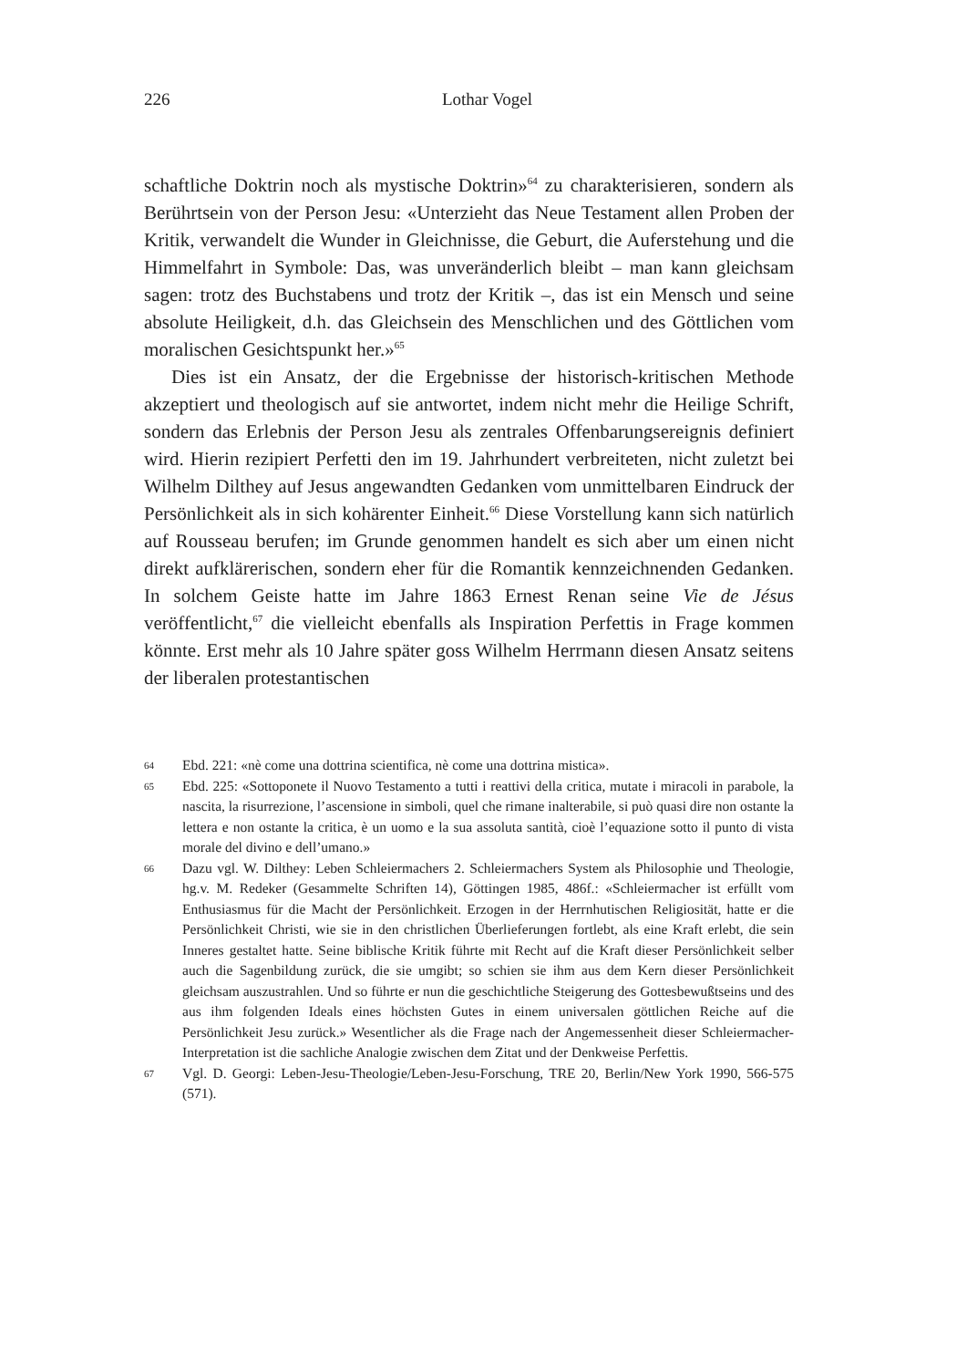226 Lothar Vogel
schaftliche Doktrin noch als mystische Doktrin»<sup>64</sup> zu charakterisieren, sondern als Berührtsein von der Person Jesu: «Unterzieht das Neue Testament allen Proben der Kritik, verwandelt die Wunder in Gleichnisse, die Geburt, die Auferstehung und die Himmelfahrt in Symbole: Das, was unveränderlich bleibt – man kann gleichsam sagen: trotz des Buchstabens und trotz der Kritik –, das ist ein Mensch und seine absolute Heiligkeit, d.h. das Gleichsein des Menschlichen und des Göttlichen vom moralischen Gesichtspunkt her.»<sup>65</sup>
Dies ist ein Ansatz, der die Ergebnisse der historisch-kritischen Methode akzeptiert und theologisch auf sie antwortet, indem nicht mehr die Heilige Schrift, sondern das Erlebnis der Person Jesu als zentrales Offenbarungsereignis definiert wird. Hierin rezipiert Perfetti den im 19. Jahrhundert verbreiteten, nicht zuletzt bei Wilhelm Dilthey auf Jesus angewandten Gedanken vom unmittelbaren Eindruck der Persönlichkeit als in sich kohärenter Einheit.<sup>66</sup> Diese Vorstellung kann sich natürlich auf Rousseau berufen; im Grunde genommen handelt es sich aber um einen nicht direkt aufklärerischen, sondern eher für die Romantik kennzeichnenden Gedanken. In solchem Geiste hatte im Jahre 1863 Ernest Renan seine Vie de Jésus veröffentlicht,<sup>67</sup> die vielleicht ebenfalls als Inspiration Perfettis in Frage kommen könnte. Erst mehr als 10 Jahre später goss Wilhelm Herrmann diesen Ansatz seitens der liberalen protestantischen
64 Ebd. 221: «nè come una dottrina scientifica, nè come una dottrina mistica».
65 Ebd. 225: «Sottoponete il Nuovo Testamento a tutti i reattivi della critica, mutate i miracoli in parabole, la nascita, la risurrezione, l’ascensione in simboli, quel che rimane inalterabile, si può quasi dire non ostante la lettera e non ostante la critica, è un uomo e la sua assoluta santità, cioè l’equazione sotto il punto di vista morale del divino e dell’umano.»
66 Dazu vgl. W. Dilthey: Leben Schleiermachers 2. Schleiermachers System als Philosophie und Theologie, hg.v. M. Redeker (Gesammelte Schriften 14), Göttingen 1985, 486f.: «Schleiermacher ist erfüllt vom Enthusiasmus für die Macht der Persönlichkeit. Erzogen in der Herrnhutischen Religiosität, hatte er die Persönlichkeit Christi, wie sie in den christlichen Überlieferungen fortlebt, als eine Kraft erlebt, die sein Inneres gestaltet hatte. Seine biblische Kritik führte mit Recht auf die Kraft dieser Persönlichkeit selber auch die Sagenbildung zurück, die sie umgibt; so schien sie ihm aus dem Kern dieser Persönlichkeit gleichsam auszustrahlen. Und so führte er nun die geschichtliche Steigerung des Gottesbewußtseins und des aus ihm folgenden Ideals eines höchsten Gutes in einem universalen göttlichen Reiche auf die Persönlichkeit Jesu zurück.» Wesentlicher als die Frage nach der Angemessenheit dieser Schleiermacher-Interpretation ist die sachliche Analogie zwischen dem Zitat und der Denkweise Perfettis.
67 Vgl. D. Georgi: Leben-Jesu-Theologie/Leben-Jesu-Forschung, TRE 20, Berlin/New York 1990, 566-575 (571).